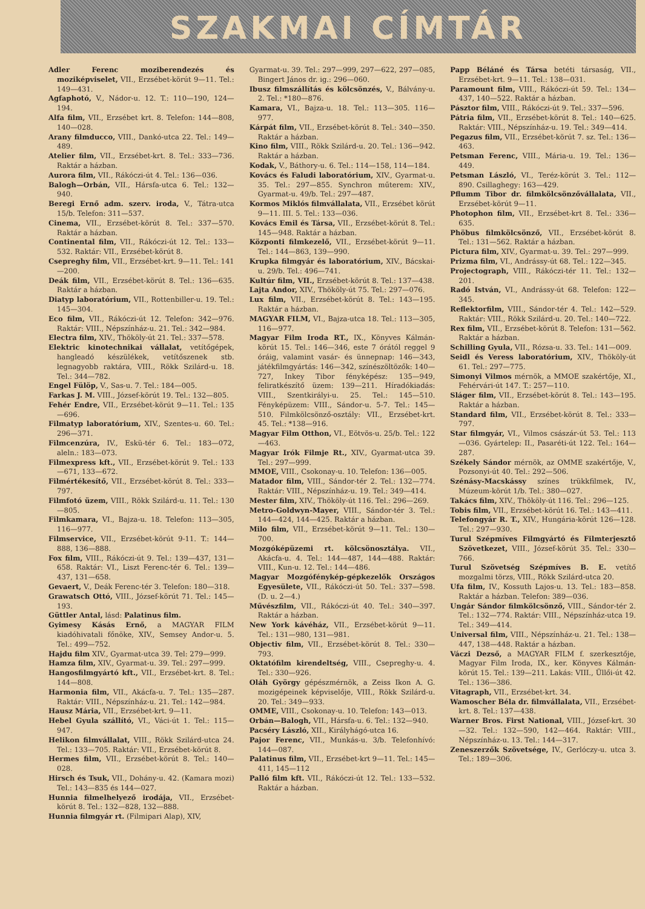SZAKMAI CÍMTÁR
Adler Ferenc moziberendezés és moziképviselet, VII., Erzsébet-körút 9—11. Tel.: 149—431.
Agfaphotó, V., Nádor-u. 12. T.: 110—190, 124—194.
Alfa film, VII., Erzsébet krt. 8. Telefon: 144—808, 140—028.
Arany filmducco, VIII., Dankó-utca 22. Tel.: 149—489.
Atelier film, VII., Erzsébet-krt. 8. Tel.: 333—736. Raktár a házban.
Aurora film, VII., Rákóczi-út 4. Tel.: 136—036.
Balogh—Orbán, VII., Hársfa-utca 6. Tel.: 132—940.
Beregi Ernő adm. szerv. iroda, V., Tátra-utca 15/b. Telefon: 311—537.
Cinema, VII., Erzsébet-körút 8. Tel.: 337—570. Raktár a házban.
Continental film, VII., Rákóczi-út 12. Tel.: 133—532. Raktár: VII., Erzsébet-körút 8.
Csepreghy film, VII., Erzsébet-krt. 9—11. Tel.: 141—200.
Deák film, VII., Erzsébet-körút 8. Tel.: 136—635. Raktár a házban.
Diatyp laboratórium, VII., Rottenbiller-u. 19. Tel.: 145—304.
Eco film, VII., Rákóczi-út 12. Telefon: 342—976. Raktár: VIII., Népszínház-u. 21. Tel.: 342—984.
Electra film, XIV., Thököly-út 21. Tel.: 337—578.
Elektric kinotechnikai vállalat, vetítőgépek, hangleadó készülékek, vetítőszenek stb. legnagyobb raktára, VIII., Rökk Szilárd-u. 18. Tel.: 344—782.
Engel Fülöp, V., Sas-u. 7. Tel.: 184—005.
Farkas J. M. VIII., József-körút 19. Tel.: 132—805.
Fehér Endre, VII., Erzsébet-körút 9—11. Tel.: 135—696.
Filmatyp laboratórium, XIV., Szentes-u. 60. Tel.: 296—371.
Filmcenzúra, IV., Eskü-tér 6. Tel.: 183—072, aleln.: 183—073.
Filmexpress kft., VII., Erzsébet-körút 9. Tel.: 133—671, 133—672.
Filmértékesítő, VII., Erzsébet-körút 8. Tel.: 333—797.
Filmfotó üzem, VIII., Rökk Szilárd-u. 11. Tel.: 130—805.
Filmkamara, VI., Bajza-u. 18. Telefon: 113—305, 116—977.
Filmservice, VII., Erzsébet-körút 9-11. T.: 144—888, 136—888.
Fox film, VIII., Rákóczi-út 9. Tel.: 139—437, 131—658. Raktár: VI., Liszt Ferenc-tér 6. Tel.: 139—437, 131—658.
Gevaert, V., Deák Ferenc-tér 3. Telefon: 180—318.
Grawatsch Ottó, VIII., József-körút 71. Tel.: 145—193.
Güttler Antal, lásd: Palatinus film.
Gyimesy Kásás Ernő, a MAGYAR FILM kiadóhivatali főnöke, XIV., Semsey Andor-u. 5. Tel.: 499—752.
Hajdu film XIV., Gyarmat-utca 39. Tel: 279—999.
Hamza film, XIV., Gyarmat-u. 39. Tel.: 297—999.
Hangosfilmgyártó kft., VII., Erzsébet-krt. 8. Tel.: 144—808.
Harmonia film, VII., Akácfa-u. 7. Tel.: 135—287. Raktár: VIII., Népszínház-u. 21. Tel.: 142—984.
Hausz Mária, VII., Erzsébet-krt. 9—11.
Hebel Gyula szállító, VI., Váci-út 1. Tel.: 115—947.
Helikon filmvállalat, VIII., Rökk Szilárd-utca 24. Tel.: 133—705. Raktár: VII., Erzsébet-körút 8.
Hermes film, VII., Erzsébet-körút 8. Tel.: 140—028.
Hirsch és Tsuk, VII., Dohány-u. 42. (Kamara mozi) Tel.: 143—835 és 144—027.
Hunnia filmelhelyező irodája, VII., Erzsébet-körút 8. Tel.: 132—828, 132—888.
Hunnia filmgyár rt. (Filmipari Alap), XIV,
Gyarmat-u. 39. Tel.: 297—999, 297—622, 297—085, Bingert János dr. ig.: 296—060.
Ibusz filmszállítás és kölcsönzés, V., Bálvány-u. 2. Tel.: *180—876.
Kamara, VI., Bajza-u. 18. Tel.: 113—305. 116—977.
Kárpát film, VII., Erzsébet-körút 8. Tel.: 340—350. Raktár a házban.
Kino film, VIII., Rökk Szilárd-u. 20. Tel.: 136—942. Raktár a házban.
Kodak, V., Báthory-u. 6. Tel.: 114—158, 114—184.
Kovács és Faludi laboratórium, XIV., Gyarmat-u. 35. Tel.: 297—855. Synchron műterem: XIV., Gyarmat-u. 49/b. Tel.: 297—487.
Kormos Miklós filmvállalata, VII., Erzsébet körút 9—11. III. 5. Tel.: 133—036.
Kovács Emil és Társa, VII., Erzsébet-körút 8. Tel.: 145—948. Raktár a házban.
Központi filmkezelő, VII., Erzsébet-körút 9—11. Tel.: 144—863, 139—990.
Krupka filmgyár és laboratórium, XIV., Bácskai-u. 29/b. Tel.: 496—741.
Kultúr film, VII., Erzsébet-körút 8. Tel.: 137—438.
Lajta Andor, XIV., Thököly-út 75. Tel.: 297—076.
Lux film, VII., Erzsébet-körút 8. Tel.: 143—195. Raktár a házban.
MAGYAR FILM, VI., Bajza-utca 18. Tel.: 113—305, 116—977.
Magyar Film Iroda RT., IX., Könyves Kálmán-körút 15. Tel.: 146—346, este 7 órától reggel 9 óráig, valamint vasár- és ünnepnap: 146—343, játékfilmgyártás: 146—342, színészöltözők: 140—727, Inkey Tibor fényképész: 135—949, feliratkészítő üzem: 139—211. Híradókiadás: VIII., Szentkirályi-u. 25. Tel.: 145—510. Fényképüzem: VIII., Sándor-u. 5-7. Tel.: 145—510. Filmkölcsönző-osztály: VII., Erzsébet-krt. 45. Tel.: *138—916.
Magyar Film Otthon, VI., Eötvös-u. 25/b. Tel.: 122—463.
Magyar Irók Filmje Rt., XIV., Gyarmat-utca 39. Tel.: 297—999.
MMOE, VIII., Csokonay-u. 10. Telefon: 136—005.
Matador film, VIII., Sándor-tér 2. Tel.: 132—774. Raktár: VIII., Népszínház-u. 19. Tel.: 349—414.
Mester film, XIV., Thököly-út 116. Tel.: 296—269.
Metro-Goldwyn-Mayer, VIII., Sándor-tér 3. Tel.: 144—424, 144—425. Raktár a házban.
Milo film, VII., Erzsébet-körút 9—11. Tel.: 130—700.
Mozgóképüzemi rt. kölcsönosztálya. VII., Akácfa-u. 4. Tel.: 144—487, 144—488. Raktár: VIII., Kun-u. 12. Tel.: 144—486.
Magyar Mozgófénykép-gépkezelők Országos Egyesülete, VII., Rákóczi-út 50. Tel.: 337—598. (D. u. 2—4.)
Művészfilm, VII., Rákóczi-út 40. Tel.: 340—397. Raktár a házban.
New York kávéház, VII., Erzsébet-körút 9—11. Tel.: 131—980, 131—981.
Objectiv film, VII., Erzsébet-körút 8. Tel.: 330—793.
Oktatófilm kirendeltség, VIII., Csepreghy-u. 4. Tel.: 330—926.
Oláh György gépészmérnök, a Zeiss Ikon A. G. mozigépeinek képviselője, VIII., Rökk Szilárd-u. 20. Tel.: 349—933.
OMME, VIII., Csokonay-u. 10. Telefon: 143—013.
Orbán—Balogh, VII., Hársfa-u. 6. Tel.: 132—940.
Pacséry László, XII., Királyhágó-utca 16.
Pajor Ferenc, VII., Munkás-u. 3/b. Telefonhívó: 144—087.
Palatinus film, VII., Erzsébet-krt 9—11. Tel.: 145—411, 145—112
Palló film kft. VII., Rákóczi-út 12. Tel.: 133—532. Raktár a házban.
Papp Béláné és Társa betéti társaság, VII., Erzsébet-krt. 9—11. Tel.: 138—031.
Paramount film, VIII., Rákóczi-út 59. Tel.: 134—437, 140—522. Raktár a házban.
Pásztor film, VIII., Rákóczi-út 9. Tel.: 337—596.
Pátria film, VII., Erzsébet-körút 8. Tel.: 140—625. Raktár: VIII., Népszínház-u. 19. Tel.: 349—414.
Pegazus film, VII., Erzsébet-körút 7. sz. Tel.: 136—463.
Petsman Ferenc, VIII., Mária-u. 19. Tel.: 136—449.
Petsman László, VI., Teréz-körút 3. Tel.: 112—890. Csillaghegy: 163—429.
Pflumm Tibor dr. filmkölcsönzővállalata, VII., Erzsébet-körút 9—11.
Photophon film, VII., Erzsébet-krt 8. Tel.: 336—635.
Phöbus filmkölcsönző, VII., Erzsébet-körút 8. Tel.: 131—562. Raktár a házban.
Pictura film, XIV., Gyarmat-u. 39. Tel.: 297—999.
Prizma film, VI., Andrássy-út 68. Tel.: 122—345.
Projectograph, VIII., Rákóczi-tér 11. Tel.: 132—201.
Radó István, VI., Andrássy-út 68. Telefon: 122—345.
Reflektorfilm, VIII., Sándor-tér 4. Tel.: 142—529. Raktár: VIII., Rökk Szilárd-u. 20. Tel.: 140—722.
Rex film, VII., Erzsébet-körút 8. Telefon: 131—562. Raktár a házban.
Schilling Gyula, VII., Rózsa-u. 33. Tel.: 141—009.
Seidl és Veress laboratórium, XIV., Thököly-út 61. Tel.: 297—775.
Simonyi Vilmos mérnök, a MMOE szakértője, XI., Fehérvári-út 147. T.: 257—110.
Sláger film, VII., Erzsébet-körút 8. Tel.: 143—195. Raktár a házban.
Standard film, VII., Erzsébet-körút 8. Tel.: 333—797.
Star filmgyár, VI., Vilmos császár-út 53. Tel.: 113—036. Gyártelep: II., Pasaréti-út 122. Tel.: 164—287.
Székely Sándor mérnök, az OMME szakértője, V., Pozsonyi-út 40. Tel.: 292—506.
Szénásy-Macskássy színes trükkfilmek, IV., Múzeum-körút 1/b. Tel.: 380—027.
Takács film, XIV., Thököly-út 116. Tel.: 296—125.
Tobis film, VII., Erzsébet-körút 16. Tel.: 143—411.
Telefongyár R. T., XIV., Hungária-körút 126—128. Tel.: 297—930.
Turul Szépmíves Filmgyártó és Filmterjesztő Szövetkezet, VIII., József-körút 35. Tel.: 330—766.
Turul Szövetség Szépmíves B. E. vetítő mozgalmi törzs, VIII., Rökk Szilárd-utca 20.
Ufa film, IV., Kossuth Lajos-u. 13. Tel.: 183—858. Raktár a házban. Telefon: 389—036.
Ungár Sándor filmkölcsönző, VIII., Sándor-tér 2. Tel.: 132—774. Raktár: VIII., Népszínház-utca 19. Tel.: 349—414.
Universal film, VIII., Népszínház-u. 21. Tel.: 138—447, 138—448. Raktár a házban.
Váczi Dezső, a MAGYAR FILM f. szerkesztője, Magyar Film Iroda, IX., ker. Könyves Kálmán-körút 15. Tel.: 139—211. Lakás: VIII., Üllői-út 42. Tel.: 136—386.
Vitagraph, VII., Erzsébet-krt. 34.
Wamoscher Béla dr. filmvállalata, VII., Erzsébet-krt. 8. Tel.: 137—438.
Warner Bros. First National, VIII., József-krt. 30—32. Tel.: 132—590, 142—464. Raktár: VIII., Népszínház-u. 13. Tel.: 144—317.
Zeneszerzők Szövetsége, IV., Gerlóczy-u. utca 3. Tel.: 189—306.